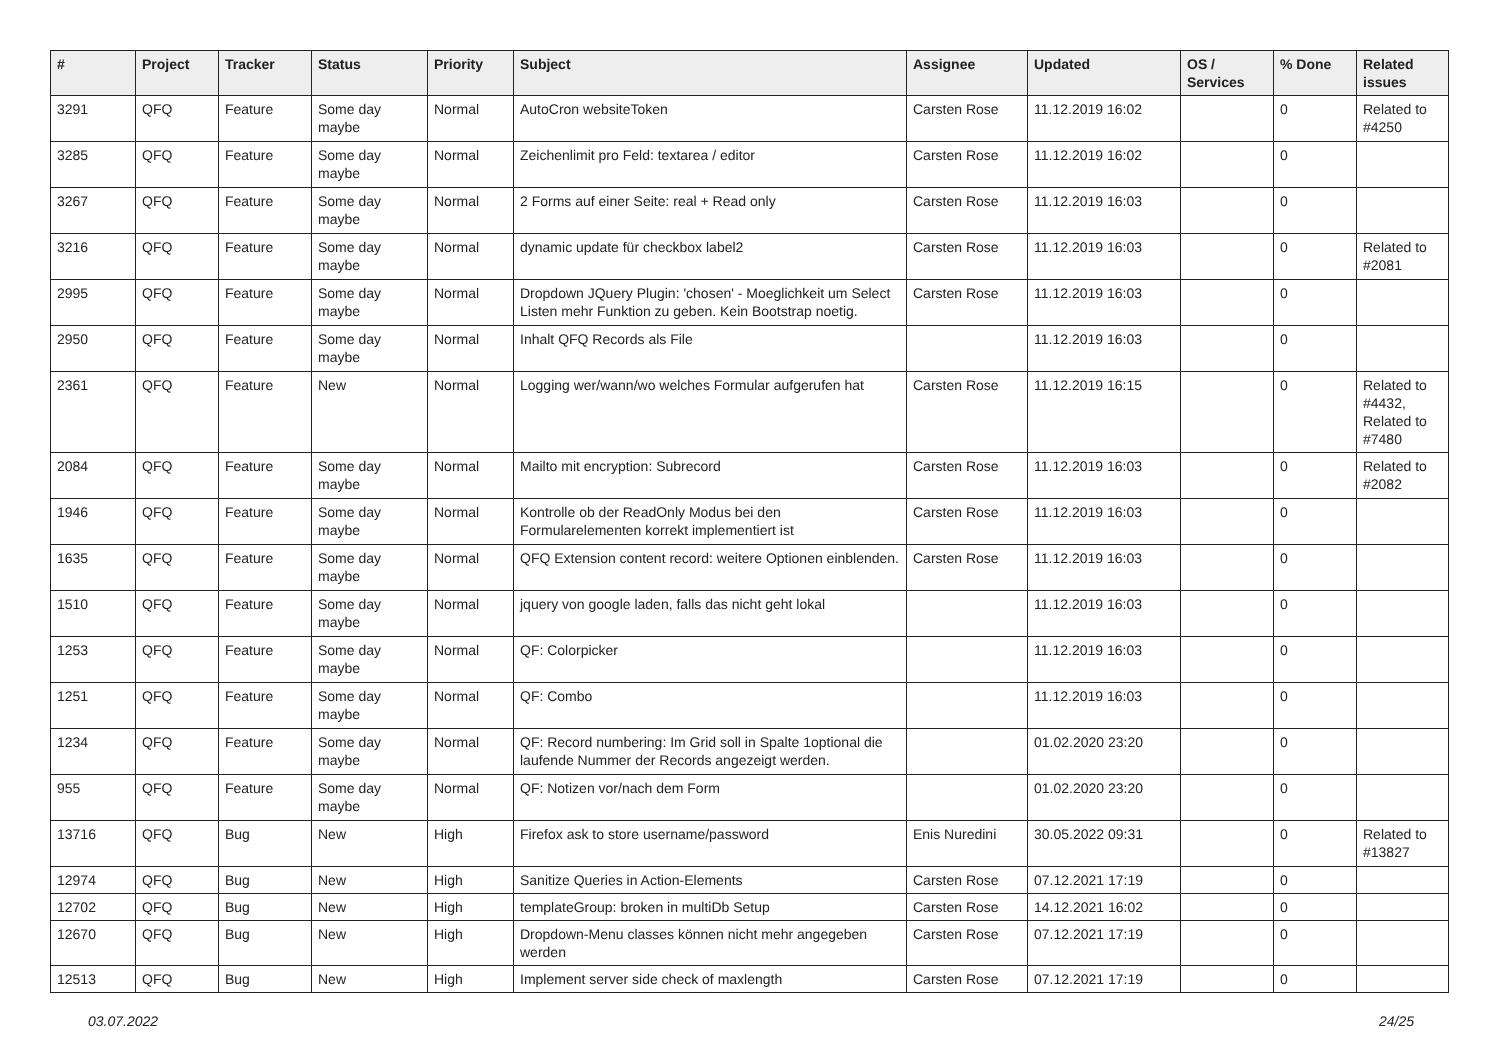| # | Project | Tracker | Status | Priority | Subject | Assignee | Updated | OS / Services | % Done | Related issues |
| --- | --- | --- | --- | --- | --- | --- | --- | --- | --- | --- |
| 3291 | QFQ | Feature | Some day maybe | Normal | AutoCron websiteToken | Carsten Rose | 11.12.2019 16:02 | | 0 | Related to #4250 |
| 3285 | QFQ | Feature | Some day maybe | Normal | Zeichenlimit pro Feld: textarea / editor | Carsten Rose | 11.12.2019 16:02 | | 0 | |
| 3267 | QFQ | Feature | Some day maybe | Normal | 2 Forms auf einer Seite: real + Read only | Carsten Rose | 11.12.2019 16:03 | | 0 | |
| 3216 | QFQ | Feature | Some day maybe | Normal | dynamic update für checkbox label2 | Carsten Rose | 11.12.2019 16:03 | | 0 | Related to #2081 |
| 2995 | QFQ | Feature | Some day maybe | Normal | Dropdown JQuery Plugin: 'chosen' - Moeglichkeit um Select Listen mehr Funktion zu geben. Kein Bootstrap noetig. | Carsten Rose | 11.12.2019 16:03 | | 0 | |
| 2950 | QFQ | Feature | Some day maybe | Normal | Inhalt QFQ Records als File | | 11.12.2019 16:03 | | 0 | |
| 2361 | QFQ | Feature | New | Normal | Logging wer/wann/wo welches Formular aufgerufen hat | Carsten Rose | 11.12.2019 16:15 | | 0 | Related to #4432, Related to #7480 |
| 2084 | QFQ | Feature | Some day maybe | Normal | Mailto mit encryption: Subrecord | Carsten Rose | 11.12.2019 16:03 | | 0 | Related to #2082 |
| 1946 | QFQ | Feature | Some day maybe | Normal | Kontrolle ob der ReadOnly Modus bei den Formularelementen korrekt implementiert ist | Carsten Rose | 11.12.2019 16:03 | | 0 | |
| 1635 | QFQ | Feature | Some day maybe | Normal | QFQ Extension content record: weitere Optionen einblenden. | Carsten Rose | 11.12.2019 16:03 | | 0 | |
| 1510 | QFQ | Feature | Some day maybe | Normal | jquery von google laden, falls das nicht geht lokal | | 11.12.2019 16:03 | | 0 | |
| 1253 | QFQ | Feature | Some day maybe | Normal | QF: Colorpicker | | 11.12.2019 16:03 | | 0 | |
| 1251 | QFQ | Feature | Some day maybe | Normal | QF: Combo | | 11.12.2019 16:03 | | 0 | |
| 1234 | QFQ | Feature | Some day maybe | Normal | QF: Record numbering: Im Grid soll in Spalte 1optional die laufende Nummer der Records angezeigt werden. | | 01.02.2020 23:20 | | 0 | |
| 955 | QFQ | Feature | Some day maybe | Normal | QF: Notizen vor/nach dem Form | | 01.02.2020 23:20 | | 0 | |
| 13716 | QFQ | Bug | New | High | Firefox ask to store username/password | Enis Nuredini | 30.05.2022 09:31 | | 0 | Related to #13827 |
| 12974 | QFQ | Bug | New | High | Sanitize Queries in Action-Elements | Carsten Rose | 07.12.2021 17:19 | | 0 | |
| 12702 | QFQ | Bug | New | High | templateGroup: broken in multiDb Setup | Carsten Rose | 14.12.2021 16:02 | | 0 | |
| 12670 | QFQ | Bug | New | High | Dropdown-Menu classes können nicht mehr angegeben werden | Carsten Rose | 07.12.2021 17:19 | | 0 | |
| 12513 | QFQ | Bug | New | High | Implement server side check of maxlength | Carsten Rose | 07.12.2021 17:19 | | 0 | |
03.07.2022 24/25